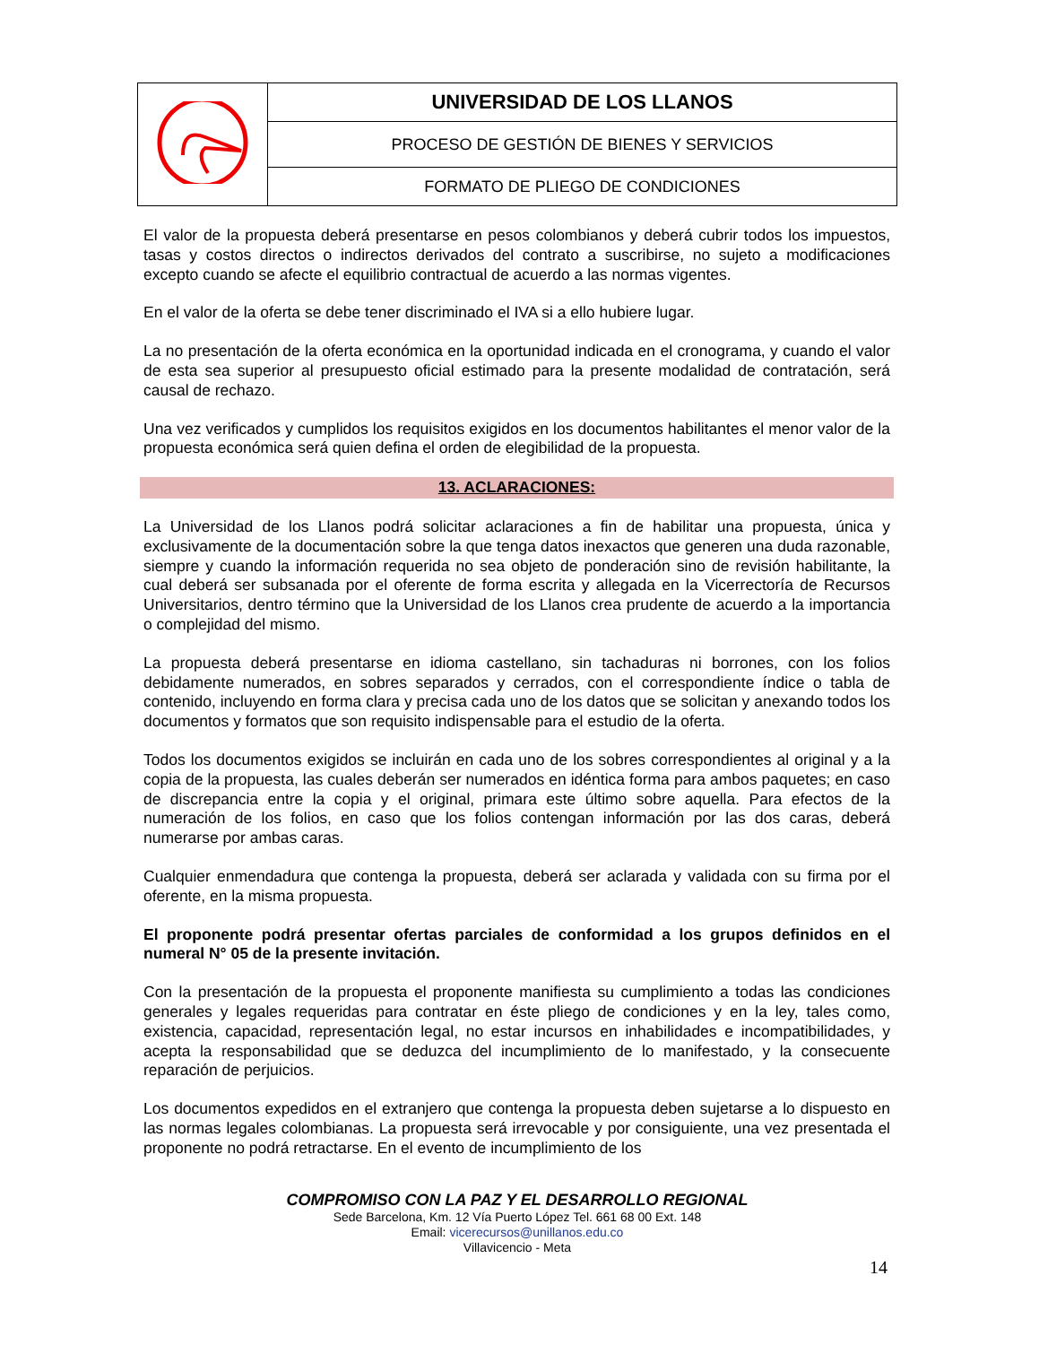| | UNIVERSIDAD DE LOS LLANOS |
| | PROCESO DE GESTIÓN DE BIENES Y SERVICIOS |
| | FORMATO DE PLIEGO DE CONDICIONES |
El valor de la propuesta deberá presentarse en pesos colombianos y deberá cubrir todos los impuestos, tasas y costos directos o indirectos derivados del contrato a suscribirse, no sujeto a modificaciones excepto cuando se afecte el equilibrio contractual de acuerdo a las normas vigentes.
En el valor de la oferta se debe tener discriminado el IVA si a ello hubiere lugar.
La no presentación de la oferta económica en la oportunidad indicada en el cronograma, y cuando el valor de esta sea superior al presupuesto oficial estimado para la presente modalidad de contratación, será causal de rechazo.
Una vez verificados y cumplidos los requisitos exigidos en los documentos habilitantes el menor valor de la propuesta económica será quien defina el orden de elegibilidad de la propuesta.
13. ACLARACIONES:
La Universidad de los Llanos podrá solicitar aclaraciones a fin de habilitar una propuesta, única y exclusivamente de la documentación sobre la que tenga datos inexactos que generen una duda razonable, siempre y cuando la información requerida no sea objeto de ponderación sino de revisión habilitante, la cual deberá ser subsanada por el oferente de forma escrita y allegada en la Vicerrectoría de Recursos Universitarios, dentro término que la Universidad de los Llanos crea prudente de acuerdo a la importancia o complejidad del mismo.
La propuesta deberá presentarse en idioma castellano, sin tachaduras ni borrones, con los folios debidamente numerados, en sobres separados y cerrados, con el correspondiente índice o tabla de contenido, incluyendo en forma clara y precisa cada uno de los datos que se solicitan y anexando todos los documentos y formatos que son requisito indispensable para el estudio de la oferta.
Todos los documentos exigidos se incluirán en cada uno de los sobres correspondientes al original y a la copia de la propuesta, las cuales deberán ser numerados en idéntica forma para ambos paquetes; en caso de discrepancia entre la copia y el original, primara este último sobre aquella. Para efectos de la numeración de los folios, en caso que los folios contengan información por las dos caras, deberá numerarse por ambas caras.
Cualquier enmendadura que contenga la propuesta, deberá ser aclarada y validada con su firma por el oferente, en la misma propuesta.
El proponente podrá presentar ofertas parciales de conformidad a los grupos definidos en el numeral N° 05 de la presente invitación.
Con la presentación de la propuesta el proponente manifiesta su cumplimiento a todas las condiciones generales y legales requeridas para contratar en éste pliego de condiciones y en la ley, tales como, existencia, capacidad, representación legal, no estar incursos en inhabilidades e incompatibilidades, y acepta la responsabilidad que se deduzca del incumplimiento de lo manifestado, y la consecuente reparación de perjuicios.
Los documentos expedidos en el extranjero que contenga la propuesta deben sujetarse a lo dispuesto en las normas legales colombianas. La propuesta será irrevocable y por consiguiente, una vez presentada el proponente no podrá retractarse. En el evento de incumplimiento de los
COMPROMISO CON LA PAZ Y EL DESARROLLO REGIONAL
Sede Barcelona, Km. 12 Vía Puerto López Tel. 661 68 00 Ext. 148
Email: vicerecursos@unillanos.edu.co
Villavicencio - Meta
14